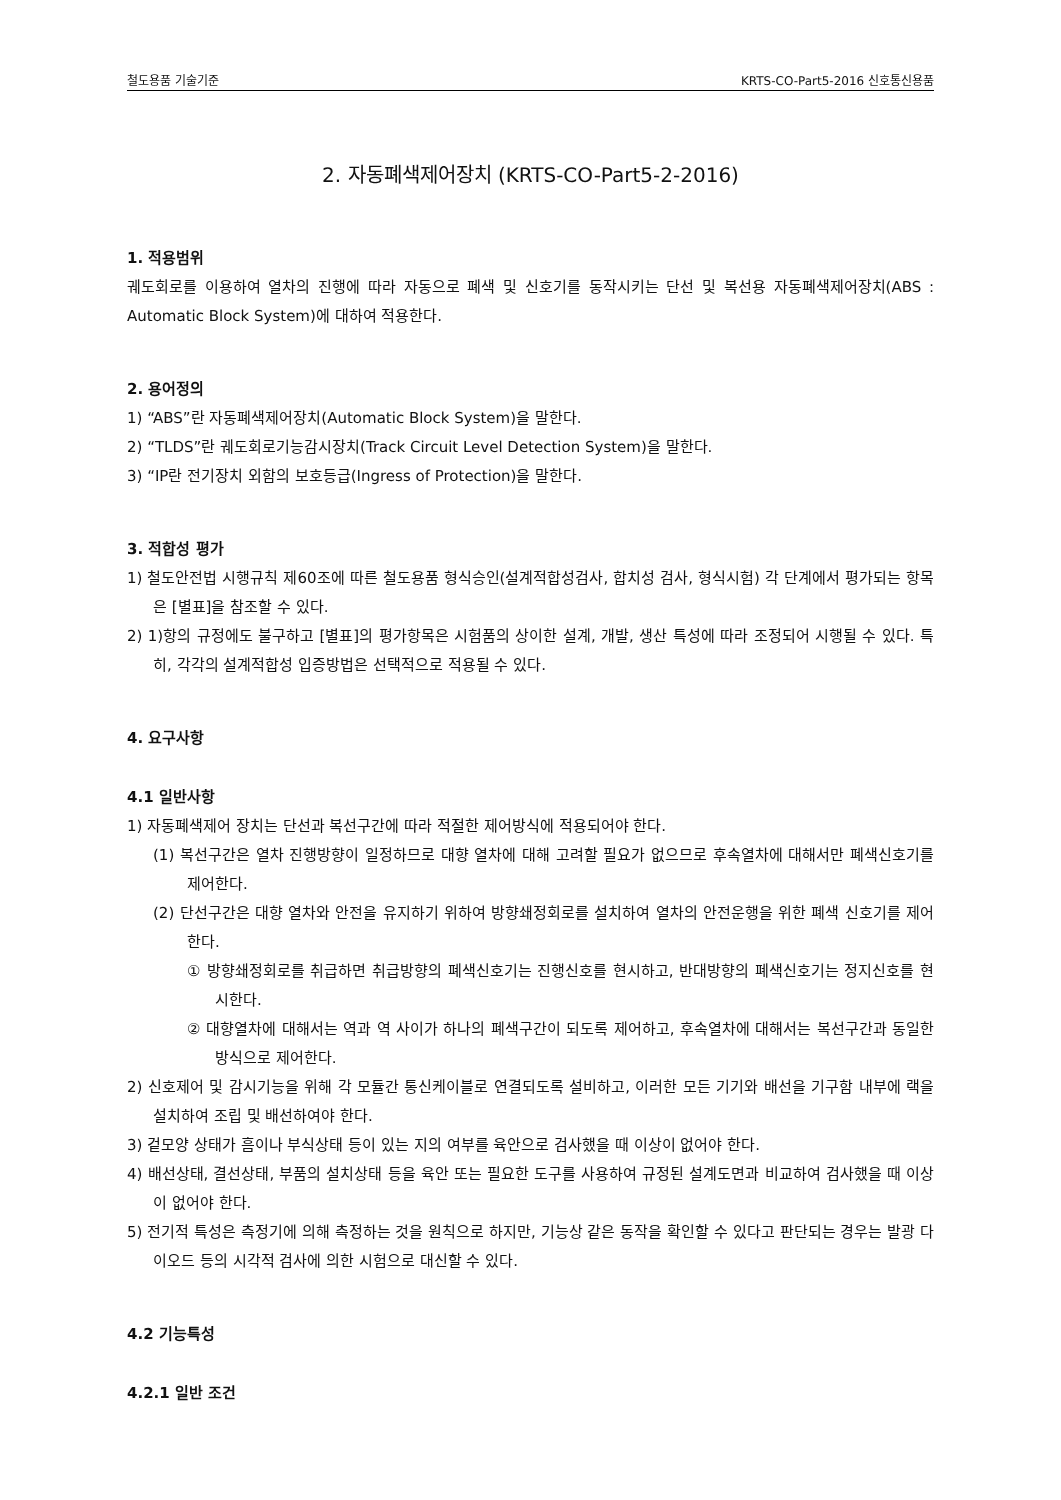철도용품 기술기준 KRTS-CO-Part5-2016 신호통신용품
2. 자동폐색제어장치 (KRTS-CO-Part5-2-2016)
1. 적용범위
궤도회로를 이용하여 열차의 진행에 따라 자동으로 폐색 및 신호기를 동작시키는 단선 및 복선용 자동폐색제어장치(ABS : Automatic Block System)에 대하여 적용한다.
2. 용어정의
1) “ABS”란 자동폐색제어장치(Automatic Block System)을 말한다.
2) “TLDS”란 궤도회로기능감시장치(Track Circuit Level Detection System)을 말한다.
3) “IP란 전기장치 외함의 보호등급(Ingress of Protection)을 말한다.
3. 적합성 평가
1) 철도안전법 시행규칙 제60조에 따른 철도용품 형식승인(설계적합성검사, 합치성 검사, 형식시험) 각 단계에서 평가되는 항목은 [별표]을 참조할 수 있다.
2) 1)항의 규정에도 불구하고 [별표]의 평가항목은 시험품의 상이한 설계, 개발, 생산 특성에 따라 조정되어 시행될 수 있다. 특히, 각각의 설계적합성 입증방법은 선택적으로 적용될 수 있다.
4. 요구사항
4.1 일반사항
1) 자동폐색제어 장치는 단선과 복선구간에 따라 적절한 제어방식에 적용되어야 한다.
(1) 복선구간은 열차 진행방향이 일정하므로 대향 열차에 대해 고려할 필요가 없으므로 후속열차에 대해서만 폐색신호기를 제어한다.
(2) 단선구간은 대향 열차와 안전을 유지하기 위하여 방향쇄정회로를 설치하여 열차의 안전운행을 위한 폐색 신호기를 제어한다.
① 방향쇄정회로를 취급하면 취급방향의 폐색신호기는 진행신호를 현시하고, 반대방향의 폐색신호기는 정지신호를 현시한다.
② 대향열차에 대해서는 역과 역 사이가 하나의 폐색구간이 되도록 제어하고, 후속열차에 대해서는 복선구간과 동일한 방식으로 제어한다.
2) 신호제어 및 감시기능을 위해 각 모듈간 통신케이블로 연결되도록 설비하고, 이러한 모든 기기와 배선을 기구함 내부에 랙을 설치하여 조립 및 배선하여야 한다.
3) 겉모양 상태가 흠이나 부식상태 등이 있는 지의 여부를 육안으로 검사했을 때 이상이 없어야 한다.
4) 배선상태, 결선상태, 부품의 설치상태 등을 육안 또는 필요한 도구를 사용하여 규정된 설계도면과 비교하여 검사했을 때 이상이 없어야 한다.
5) 전기적 특성은 측정기에 의해 측정하는 것을 원칙으로 하지만, 기능상 같은 동작을 확인할 수 있다고 판단되는 경우는 발광 다이오드 등의 시각적 검사에 의한 시험으로 대신할 수 있다.
4.2 기능특성
4.2.1 일반 조건